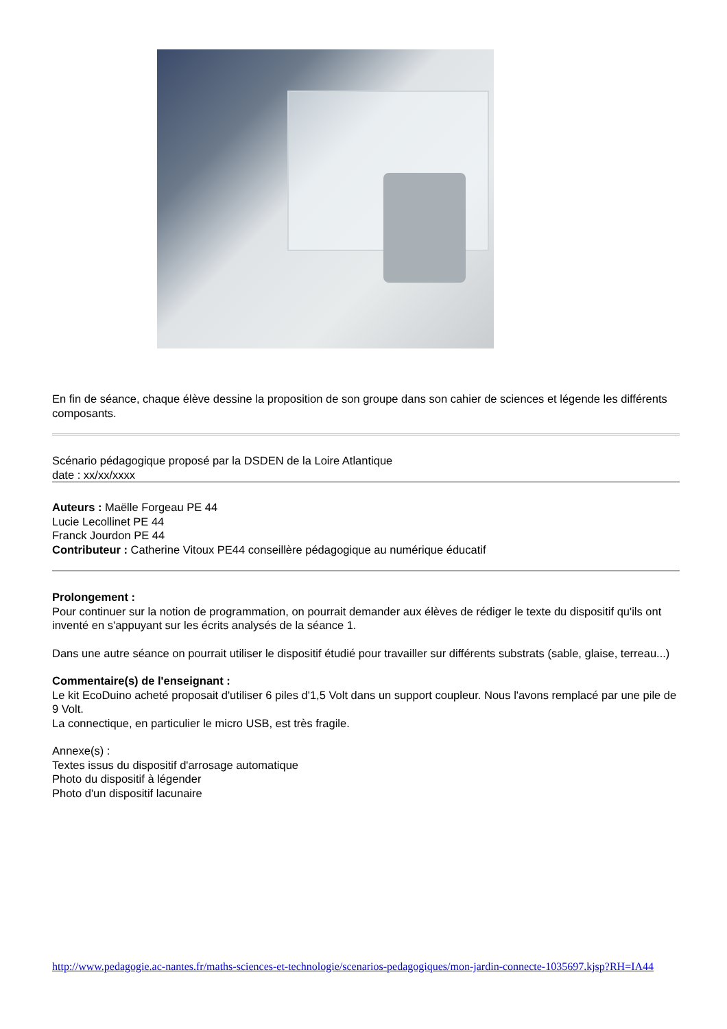En fin de séance, chaque élève dessine la proposition de son groupe dans son cahier de sciences et légende les différents composants.
Scénario pédagogique proposé par la DSDEN de la Loire Atlantique
date : xx/xx/xxxx
Auteurs : Maëlle Forgeau PE 44
Lucie Lecollinet PE 44
Franck Jourdon PE 44
Contributeur : Catherine Vitoux PE44 conseillère pédagogique au numérique éducatif
Prolongement :
Pour continuer sur la notion de programmation, on pourrait demander aux élèves de rédiger le texte du dispositif qu'ils ont inventé en s'appuyant sur les écrits analysés de la séance 1.
Dans une autre séance on pourrait utiliser le dispositif étudié pour travailler sur différents substrats (sable, glaise, terreau...)
Commentaire(s) de l'enseignant :
Le kit EcoDuino acheté proposait d'utiliser 6 piles d'1,5 Volt dans un support coupleur. Nous l'avons remplacé par une pile de 9 Volt.
La connectique, en particulier le micro USB, est très fragile.
Annexe(s) :
Textes issus du dispositif d'arrosage automatique
Photo du dispositif à légender
Photo d'un dispositif lacunaire
http://www.pedagogie.ac-nantes.fr/maths-sciences-et-technologie/scenarios-pedagogiques/mon-jardin-connecte-1035697.kjsp?RH=IA44